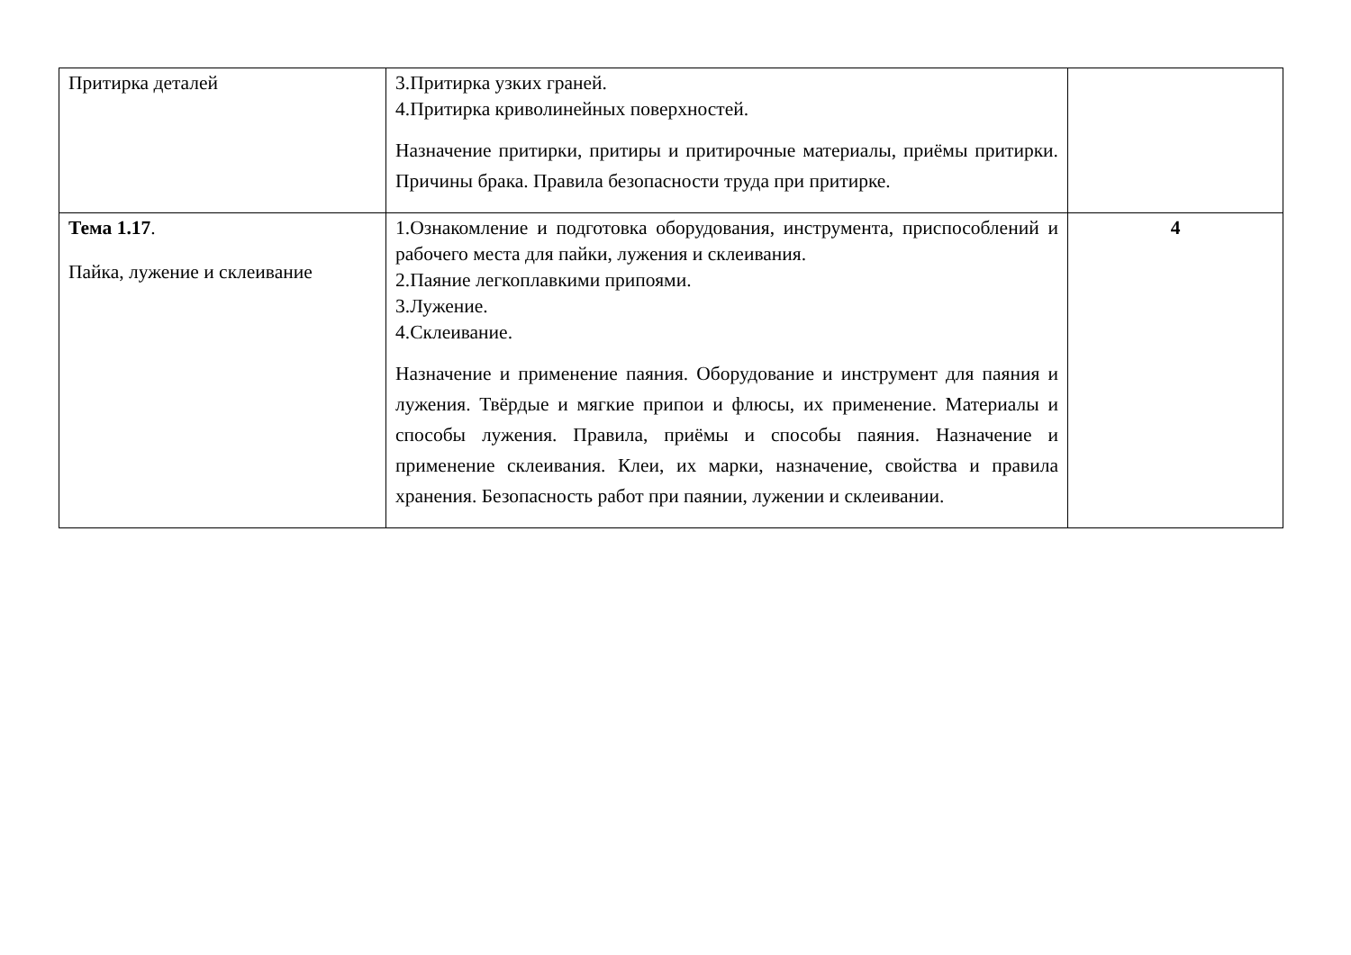| Притирка деталей | 3.Притирка узких граней. 4.Притирка криволинейных поверхностей. Назначение притирки, притиры и притирочные материалы, приёмы притирки. Причины брака. Правила безопасности труда при притирке. | |
| Тема 1.17 . Пайка, лужение и склеивание | 1.Ознакомление и подготовка оборудования, инструмента, приспособлений и рабочего места для пайки, лужения и склеивания. 2.Паяние легкоплавкими припоями. 3.Лужение. 4.Склеивание. Назначение и применение паяния. Оборудование и инструмент для паяния и лужения. Твёрдые и мягкие припои и флюсы, их применение. Материалы и способы лужения. Правила, приёмы и способы паяния. Назначение и применение склеивания. Клеи, их марки, назначение, свойства и правила хранения. Безопасность работ при паянии, лужении и склеивании. | 4 |